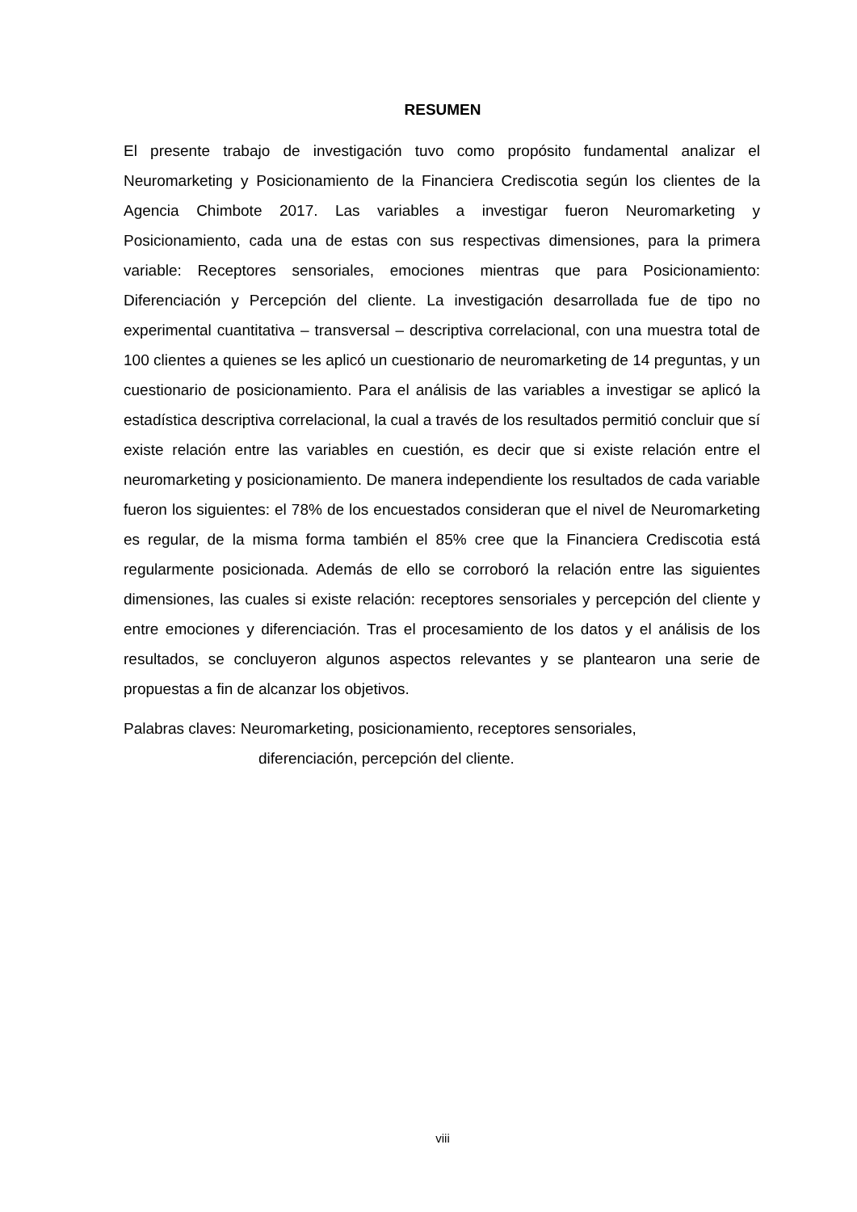RESUMEN
El presente trabajo de investigación tuvo como propósito fundamental analizar el Neuromarketing y Posicionamiento de la Financiera Crediscotia según los clientes de la Agencia Chimbote 2017. Las variables a investigar fueron Neuromarketing y Posicionamiento, cada una de estas con sus respectivas dimensiones, para la primera variable: Receptores sensoriales, emociones mientras que para Posicionamiento: Diferenciación y Percepción del cliente. La investigación desarrollada fue de tipo no experimental cuantitativa – transversal – descriptiva correlacional, con una muestra total de 100 clientes a quienes se les aplicó un cuestionario de neuromarketing de 14 preguntas, y un cuestionario de posicionamiento. Para el análisis de las variables a investigar se aplicó la estadística descriptiva correlacional, la cual a través de los resultados permitió concluir que sí existe relación entre las variables en cuestión, es decir que si existe relación entre el neuromarketing y posicionamiento. De manera independiente los resultados de cada variable fueron los siguientes: el 78% de los encuestados consideran que el nivel de Neuromarketing es regular, de la misma forma también el 85% cree que la Financiera Crediscotia está regularmente posicionada. Además de ello se corroboró la relación entre las siguientes dimensiones, las cuales si existe relación: receptores sensoriales y percepción del cliente y entre emociones y diferenciación. Tras el procesamiento de los datos y el análisis de los resultados, se concluyeron algunos aspectos relevantes y se plantearon una serie de propuestas a fin de alcanzar los objetivos.
Palabras claves: Neuromarketing, posicionamiento, receptores sensoriales,
diferenciación, percepción del cliente.
viii